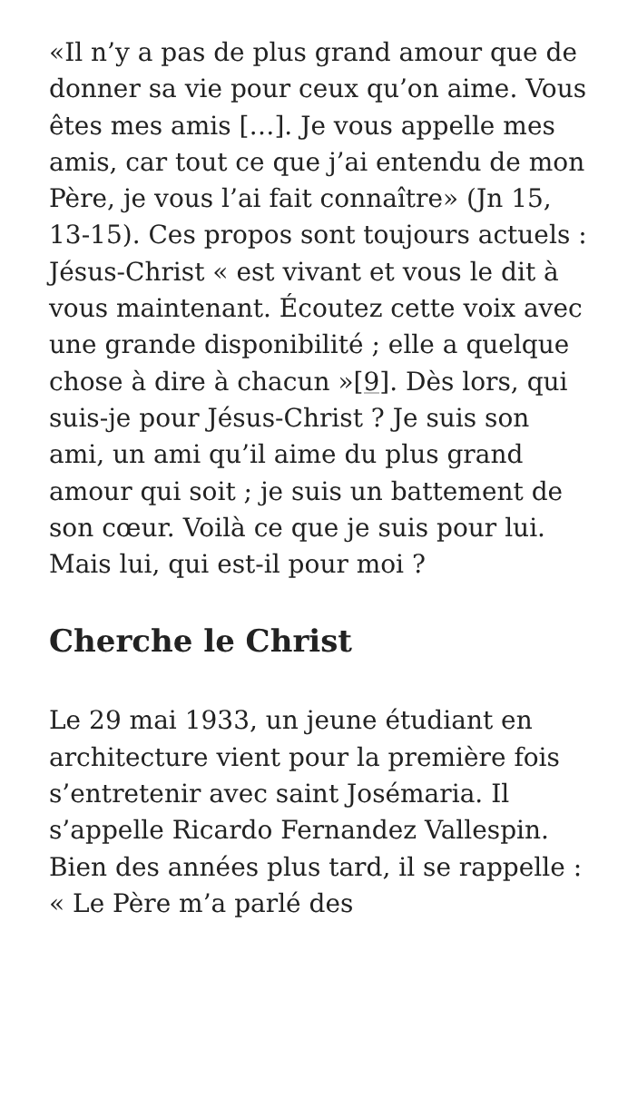«Il n’y a pas de plus grand amour que de donner sa vie pour ceux qu’on aime. Vous êtes mes amis […]. Je vous appelle mes amis, car tout ce que j’ai entendu de mon Père, je vous l’ai fait connaître» (Jn 15, 13-15). Ces propos sont toujours actuels : Jésus-Christ « est vivant et vous le dit à vous maintenant. Écoutez cette voix avec une grande disponibilité ; elle a quelque chose à dire à chacun »[9]. Dès lors, qui suis-je pour Jésus-Christ ? Je suis son ami, un ami qu’il aime du plus grand amour qui soit ; je suis un battement de son cœur. Voilà ce que je suis pour lui. Mais lui, qui est-il pour moi ?
Cherche le Christ
Le 29 mai 1933, un jeune étudiant en architecture vient pour la première fois s’entretenir avec saint Josémaria. Il s’appelle Ricardo Fernandez Vallespin. Bien des années plus tard, il se rappelle : « Le Père m’a parlé des